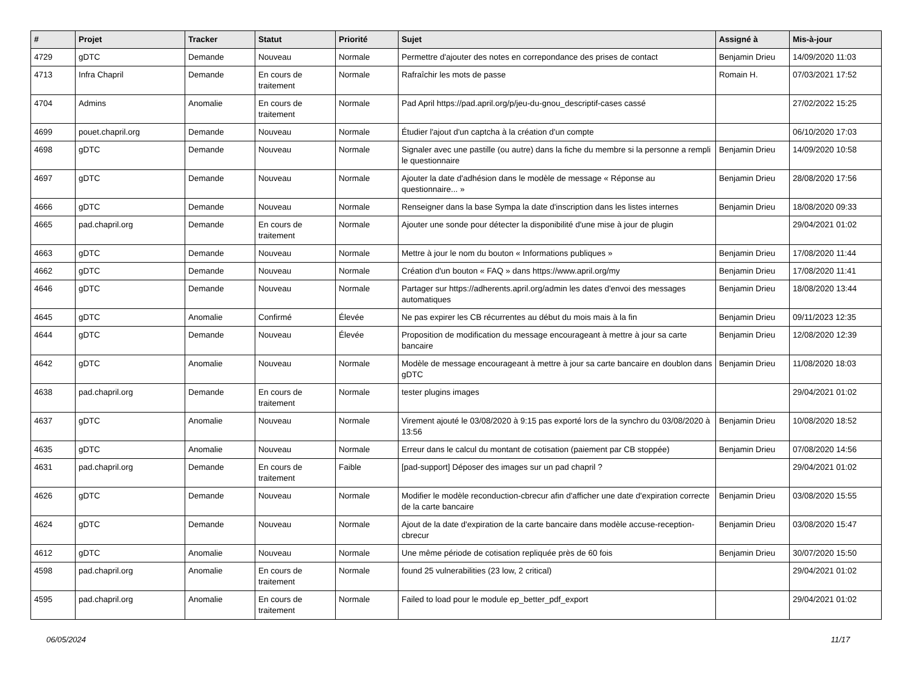| # | Projet | Tracker | Statut | Priorité | Sujet | Assigné à | Mis-à-jour |
| --- | --- | --- | --- | --- | --- | --- | --- |
| 4729 | gDTC | Demande | Nouveau | Normale | Permettre d'ajouter des notes en correpondance des prises de contact | Benjamin Drieu | 14/09/2020 11:03 |
| 4713 | Infra Chapril | Demande | En cours de traitement | Normale | Rafraîchir les mots de passe | Romain H. | 07/03/2021 17:52 |
| 4704 | Admins | Anomalie | En cours de traitement | Normale | Pad April https://pad.april.org/p/jeu-du-gnou_descriptif-cases cassé | | 27/02/2022 15:25 |
| 4699 | pouet.chapril.org | Demande | Nouveau | Normale | Étudier l'ajout d'un captcha à la création d'un compte | | 06/10/2020 17:03 |
| 4698 | gDTC | Demande | Nouveau | Normale | Signaler avec une pastille (ou autre) dans la fiche du membre si la personne a rempli le questionnaire | Benjamin Drieu | 14/09/2020 10:58 |
| 4697 | gDTC | Demande | Nouveau | Normale | Ajouter la date d'adhésion dans le modèle de message « Réponse au questionnaire... » | Benjamin Drieu | 28/08/2020 17:56 |
| 4666 | gDTC | Demande | Nouveau | Normale | Renseigner dans la base Sympa la date d'inscription dans les listes internes | Benjamin Drieu | 18/08/2020 09:33 |
| 4665 | pad.chapril.org | Demande | En cours de traitement | Normale | Ajouter une sonde pour détecter la disponibilité d'une mise à jour de plugin | | 29/04/2021 01:02 |
| 4663 | gDTC | Demande | Nouveau | Normale | Mettre à jour le nom du bouton « Informations publiques » | Benjamin Drieu | 17/08/2020 11:44 |
| 4662 | gDTC | Demande | Nouveau | Normale | Création d'un bouton « FAQ » dans https://www.april.org/my | Benjamin Drieu | 17/08/2020 11:41 |
| 4646 | gDTC | Demande | Nouveau | Normale | Partager sur https://adherents.april.org/admin les dates d'envoi des messages automatiques | Benjamin Drieu | 18/08/2020 13:44 |
| 4645 | gDTC | Anomalie | Confirmé | Élevée | Ne pas expirer les CB récurrentes au début du mois mais à la fin | Benjamin Drieu | 09/11/2023 12:35 |
| 4644 | gDTC | Demande | Nouveau | Élevée | Proposition de modification du message encourageant à mettre à jour sa carte bancaire | Benjamin Drieu | 12/08/2020 12:39 |
| 4642 | gDTC | Anomalie | Nouveau | Normale | Modèle de message encourageant à mettre à jour sa carte bancaire en doublon dans gDTC | Benjamin Drieu | 11/08/2020 18:03 |
| 4638 | pad.chapril.org | Demande | En cours de traitement | Normale | tester plugins images | | 29/04/2021 01:02 |
| 4637 | gDTC | Anomalie | Nouveau | Normale | Virement ajouté le 03/08/2020 à 9:15 pas exporté lors de la synchro du 03/08/2020 à 13:56 | Benjamin Drieu | 10/08/2020 18:52 |
| 4635 | gDTC | Anomalie | Nouveau | Normale | Erreur dans le calcul du montant de cotisation (paiement par CB stoppée) | Benjamin Drieu | 07/08/2020 14:56 |
| 4631 | pad.chapril.org | Demande | En cours de traitement | Faible | [pad-support] Déposer des images sur un pad chapril ? | | 29/04/2021 01:02 |
| 4626 | gDTC | Demande | Nouveau | Normale | Modifier le modèle reconduction-cbrecur afin d'afficher une date d'expiration correcte de la carte bancaire | Benjamin Drieu | 03/08/2020 15:55 |
| 4624 | gDTC | Demande | Nouveau | Normale | Ajout de la date d'expiration de la carte bancaire dans modèle accuse-reception-cbrecur | Benjamin Drieu | 03/08/2020 15:47 |
| 4612 | gDTC | Anomalie | Nouveau | Normale | Une même période de cotisation repliquée près de 60 fois | Benjamin Drieu | 30/07/2020 15:50 |
| 4598 | pad.chapril.org | Anomalie | En cours de traitement | Normale | found 25 vulnerabilities (23 low, 2 critical) | | 29/04/2021 01:02 |
| 4595 | pad.chapril.org | Anomalie | En cours de traitement | Normale | Failed to load pour le module ep_better_pdf_export | | 29/04/2021 01:02 |
06/05/2024 11/17